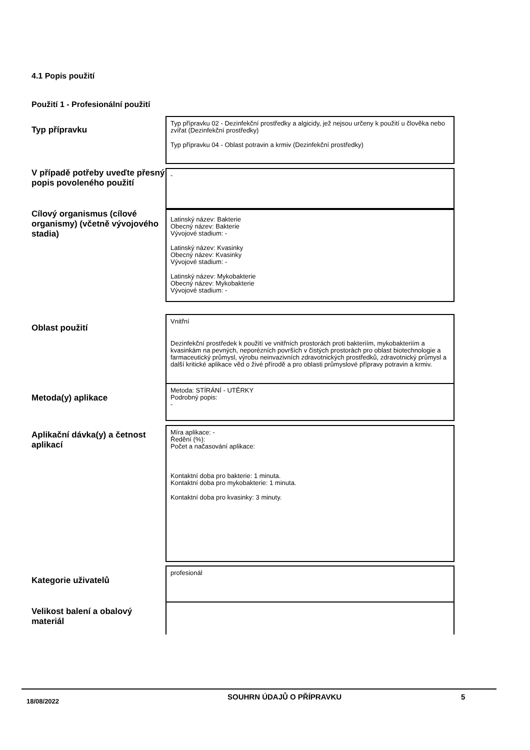4.1 Popis použití
Použití 1 - Profesionální použití
Typ přípravku
Typ přípravku 02 - Dezinfekční prostředky a algicidy, jež nejsou určeny k použití u člověka nebo zvířat (Dezinfekční prostředky)
Typ přípravku 04 - Oblast potravin a krmiv (Dezinfekční prostředky)
V případě potřeby uveďte přesný popis povoleného použití
-
Cílový organismus (cílové organismy) (včetně vývojového stadia)
Latinský název: Bakterie
Obecný název: Bakterie
Vývojové stadium: -
Latinský název: Kvasinky
Obecný název: Kvasinky
Vývojové stadium: -
Latinský název: Mykobakterie
Obecný název: Mykobakterie
Vývojové stadium: -
Oblast použití
Vnitřní
Dezinfekční prostředek k použití ve vnitřních prostorách proti bakteriím, mykobakteriím a kvasinkám na pevných, neporézních površích v čistých prostorách pro oblast biotechnologie a farmaceutický průmysl, výrobu neinvazivních zdravotnických prostředků, zdravotnický průmysl a další kritické aplikace věd o živé přírodě a pro oblasti průmyslové přípravy potravin a krmiv.
Metoda(y) aplikace
Metoda: STÍRÁNÍ - UTĚRKY
Podrobný popis:
-
Aplikační dávka(y) a četnost aplikací
Míra aplikace: -
Ředění (%):
Počet a načasování aplikace:
Kontaktní doba pro bakterie: 1 minuta.
Kontaktní doba pro mykobakterie: 1 minuta.
Kontaktní doba pro kvasinky: 3 minuty.
Kategorie uživatelů
profesionál
Velikost balení a obalový materiál
18/08/2022 SOUHRN ÚDAJŮ O PŘÍPRAVKU 5